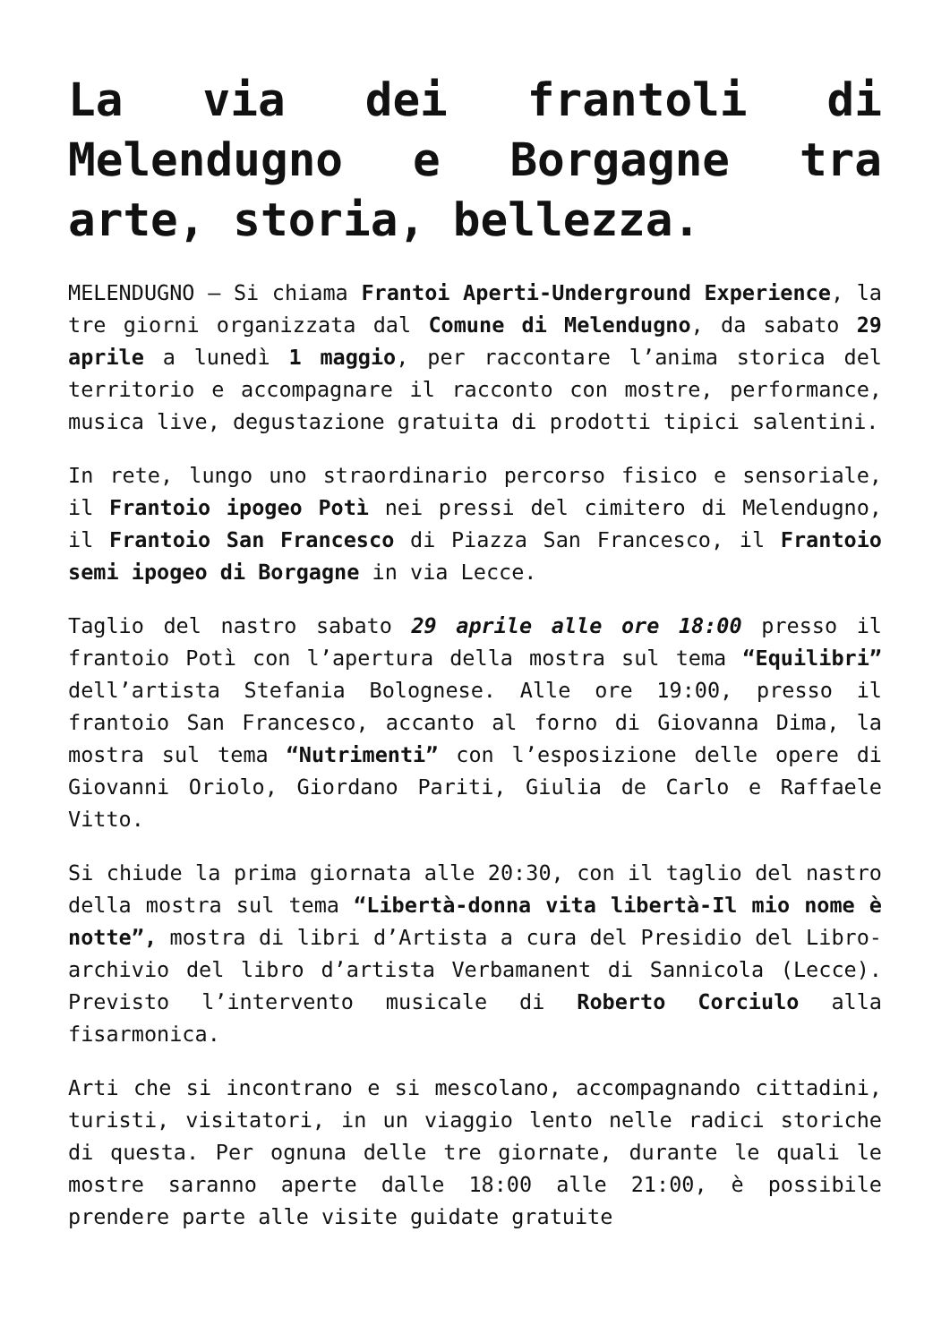La via dei frantoli di Melendugno e Borgagne tra arte, storia, bellezza.
MELENDUGNO – Si chiama Frantoi Aperti-Underground Experience, la tre giorni organizzata dal Comune di Melendugno, da sabato 29 aprile a lunedì 1 maggio, per raccontare l’anima storica del territorio e accompagnare il racconto con mostre, performance, musica live, degustazione gratuita di prodotti tipici salentini.
In rete, lungo uno straordinario percorso fisico e sensoriale, il Frantoio ipogeo Potì nei pressi del cimitero di Melendugno, il Frantoio San Francesco di Piazza San Francesco, il Frantoio semi ipogeo di Borgagne in via Lecce.
Taglio del nastro sabato 29 aprile alle ore 18:00 presso il frantoio Potì con l’apertura della mostra sul tema “Equilibri” dell’artista Stefania Bolognese. Alle ore 19:00, presso il frantoio San Francesco, accanto al forno di Giovanna Dima, la mostra sul tema “Nutrimenti” con l’esposizione delle opere di Giovanni Oriolo, Giordano Pariti, Giulia de Carlo e Raffaele Vitto.
Si chiude la prima giornata alle 20:30, con il taglio del nastro della mostra sul tema “Libertà-donna vita libertà-Il mio nome è notte”, mostra di libri d’Artista a cura del Presidio del Libro-archivio del libro d’artista Verbamanent di Sannicola (Lecce). Previsto l’intervento musicale di Roberto Corciulo alla fisarmonica.
Arti che si incontrano e si mescolano, accompagnando cittadini, turisti, visitatori, in un viaggio lento nelle radici storiche di questa. Per ognuna delle tre giornate, durante le quali le mostre saranno aperte dalle 18:00 alle 21:00, è possibile prendere parte alle visite guidate gratuite